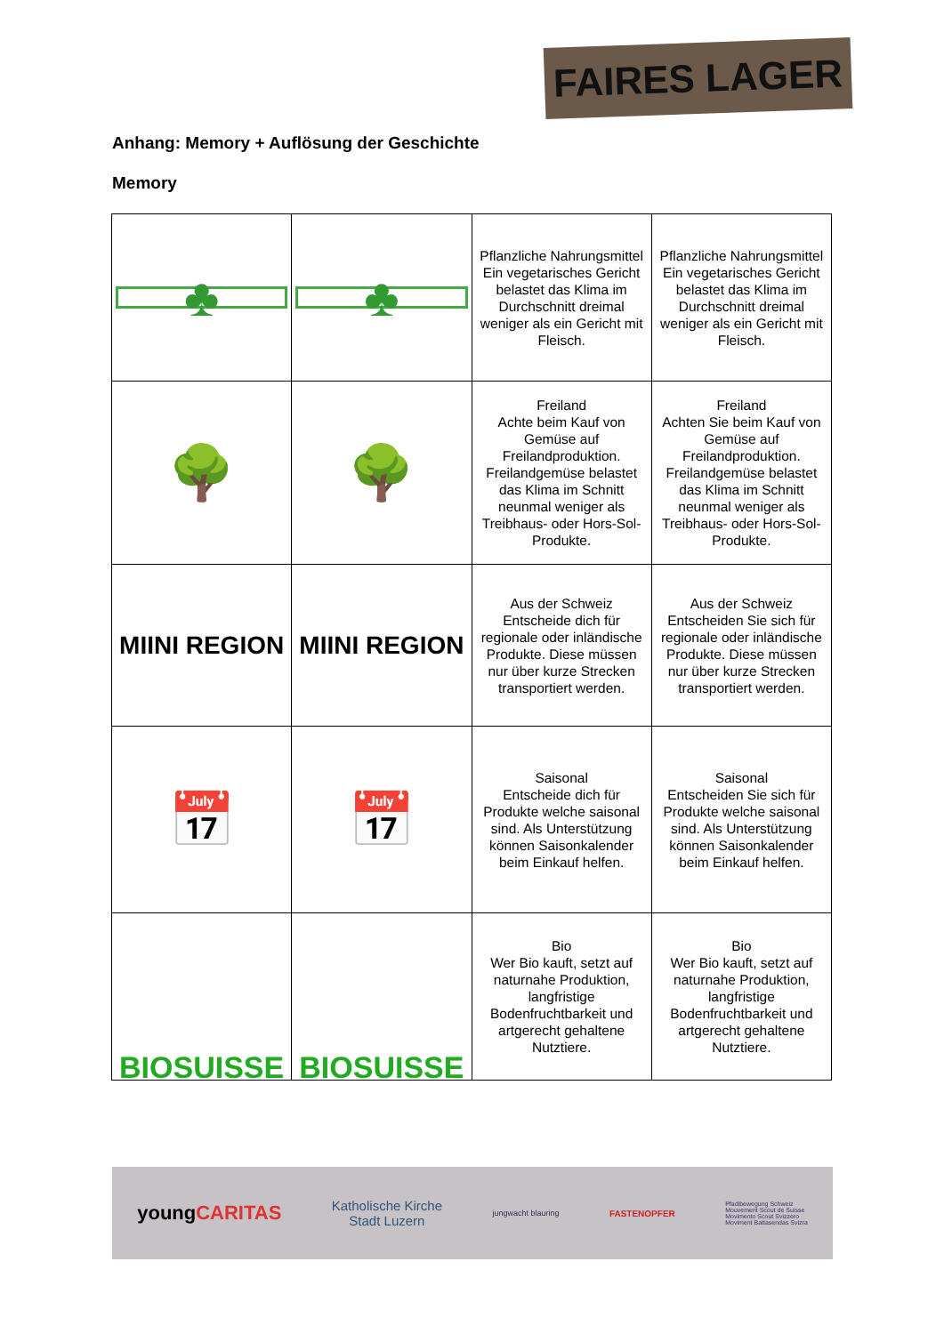FAIRES LAGER
Anhang: Memory + Auflösung der Geschichte
Memory
| ♣ | ♣ | Pflanzliche Nahrungsmittel Ein vegetarisches Gericht belastet das Klima im Durchschnitt dreimal weniger als ein Gericht mit Fleisch. | Pflanzliche Nahrungsmittel Ein vegetarisches Gericht belastet das Klima im Durchschnitt dreimal weniger als ein Gericht mit Fleisch. |
| 🌳 | 🌳 | Freiland Achte beim Kauf von Gemüse auf Freilandproduktion. Freilandgemüse belastet das Klima im Schnitt neunmal weniger als Treibhaus- oder Hors-Sol-Produkte. | Freiland Achten Sie beim Kauf von Gemüse auf Freilandproduktion. Freilandgemüse belastet das Klima im Schnitt neunmal weniger als Treibhaus- oder Hors-Sol-Produkte. |
| MIINI REGION | MIINI REGION | Aus der Schweiz Entscheide dich für regionale oder inländische Produkte. Diese müssen nur über kurze Strecken transportiert werden. | Aus der Schweiz Entscheiden Sie sich für regionale oder inländische Produkte. Diese müssen nur über kurze Strecken transportiert werden. |
| 📅 | 📅 | Saisonal Entscheide dich für Produkte welche saisonal sind. Als Unterstützung können Saisonkalender beim Einkauf helfen. | Saisonal Entscheiden Sie sich für Produkte welche saisonal sind. Als Unterstützung können Saisonkalender beim Einkauf helfen. |
| BIOSUISSE | BIOSUISSE | Bio Wer Bio kauft, setzt auf naturnahe Produktion, langfristige Bodenfruchtbarkeit und artgerecht gehaltene Nutztiere. | Bio Wer Bio kauft, setzt auf naturnahe Produktion, langfristige Bodenfruchtbarkeit und artgerecht gehaltene Nutztiere. |
youngCARITAS Katholische Kirche
Stadt Luzern jungwacht blauring FASTENOPFER Pfadibewegung Schweiz
Mouvement Scout de Suisse
Movimento Scout Svizzero
Moviment Battasendas Svizra